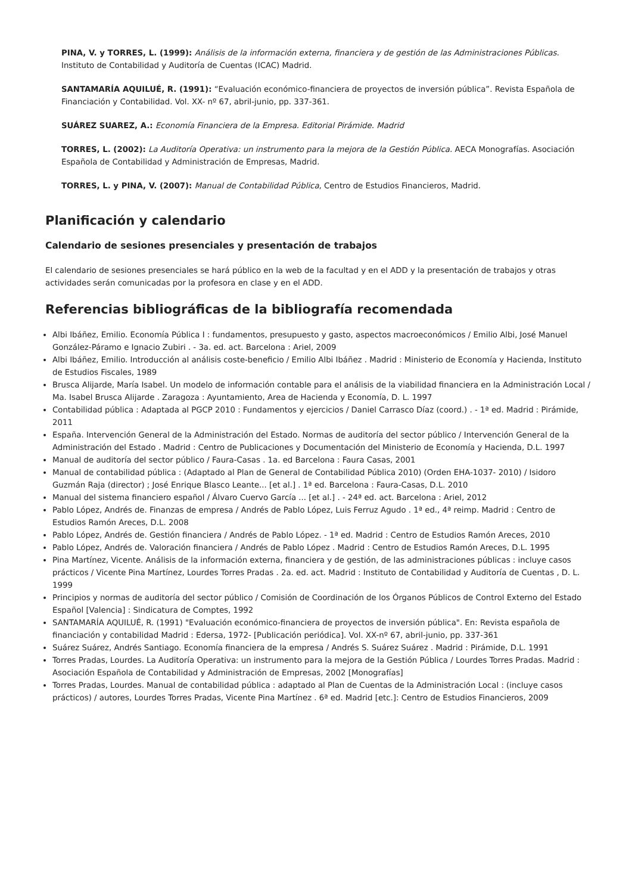PINA, V. y TORRES, L. (1999): Análisis de la información externa, financiera y de gestión de las Administraciones Públicas. Instituto de Contabilidad y Auditoría de Cuentas (ICAC) Madrid.
SANTAMARÍA AQUILUÉ, R. (1991): “Evaluación económico-financiera de proyectos de inversión pública”. Revista Española de Financiación y Contabilidad. Vol. XX- nº 67, abril-junio, pp. 337-361.
SUÁREZ SUAREZ, A.: Economía Financiera de la Empresa. Editorial Pirámide. Madrid
TORRES, L. (2002): La Auditoría Operativa: un instrumento para la mejora de la Gestión Pública. AECA Monografías. Asociación Española de Contabilidad y Administración de Empresas, Madrid.
TORRES, L. y PINA, V. (2007): Manual de Contabilidad Pública, Centro de Estudios Financieros, Madrid.
Planificación y calendario
Calendario de sesiones presenciales y presentación de trabajos
El calendario de sesiones presenciales se hará público en la web de la facultad y en el ADD y la presentación de trabajos y otras actividades serán comunicadas por la profesora en clase y en el ADD.
Referencias bibliográficas de la bibliografía recomendada
Albi Ibáñez, Emilio. Economía Pública I : fundamentos, presupuesto y gasto, aspectos macroeconómicos / Emilio Albi, José Manuel González-Páramo e Ignacio Zubiri . - 3a. ed. act. Barcelona : Ariel, 2009
Albi Ibáñez, Emilio. Introducción al análisis coste-beneficio / Emilio Albi Ibáñez . Madrid : Ministerio de Economía y Hacienda, Instituto de Estudios Fiscales, 1989
Brusca Alijarde, María Isabel. Un modelo de información contable para el análisis de la viabilidad financiera en la Administración Local / Ma. Isabel Brusca Alijarde . Zaragoza : Ayuntamiento, Area de Hacienda y Economía, D. L. 1997
Contabilidad pública : Adaptada al PGCP 2010 : Fundamentos y ejercicios / Daniel Carrasco Díaz (coord.) . - 1ª ed. Madrid : Pirámide, 2011
España. Intervención General de la Administración del Estado. Normas de auditoría del sector público / Intervención General de la Administración del Estado . Madrid : Centro de Publicaciones y Documentación del Ministerio de Economía y Hacienda, D.L. 1997
Manual de auditoría del sector público / Faura-Casas . 1a. ed Barcelona : Faura Casas, 2001
Manual de contabilidad pública : (Adaptado al Plan de General de Contabilidad Pública 2010) (Orden EHA-1037- 2010) / Isidoro Guzmán Raja (director) ; José Enrique Blasco Leante... [et al.] . 1ª ed. Barcelona : Faura-Casas, D.L. 2010
Manual del sistema financiero español / Álvaro Cuervo García ... [et al.] . - 24ª ed. act. Barcelona : Ariel, 2012
Pablo López, Andrés de. Finanzas de empresa / Andrés de Pablo López, Luis Ferruz Agudo . 1ª ed., 4ª reimp. Madrid : Centro de Estudios Ramón Areces, D.L. 2008
Pablo López, Andrés de. Gestión financiera / Andrés de Pablo López. - 1ª ed. Madrid : Centro de Estudios Ramón Areces, 2010
Pablo López, Andrés de. Valoración financiera / Andrés de Pablo López . Madrid : Centro de Estudios Ramón Areces, D.L. 1995
Pina Martínez, Vicente. Análisis de la información externa, financiera y de gestión, de las administraciones públicas : incluye casos prácticos / Vicente Pina Martínez, Lourdes Torres Pradas . 2a. ed. act. Madrid : Instituto de Contabilidad y Auditoría de Cuentas , D. L. 1999
Principios y normas de auditoría del sector público / Comisión de Coordinación de los Órganos Públicos de Control Externo del Estado Español [Valencia] : Sindicatura de Comptes, 1992
SANTAMARÍA AQUILUÉ, R. (1991) "Evaluación económico-financiera de proyectos de inversión pública". En: Revista española de financiación y contabilidad Madrid : Edersa, 1972- [Publicación periódica]. Vol. XX-nº 67, abril-junio, pp. 337-361
Suárez Suárez, Andrés Santiago. Economía financiera de la empresa / Andrés S. Suárez Suárez . Madrid : Pirámide, D.L. 1991
Torres Pradas, Lourdes. La Auditoría Operativa: un instrumento para la mejora de la Gestión Pública / Lourdes Torres Pradas. Madrid : Asociación Española de Contabilidad y Administración de Empresas, 2002 [Monografías]
Torres Pradas, Lourdes. Manual de contabilidad pública : adaptado al Plan de Cuentas de la Administración Local : (incluye casos prácticos) / autores, Lourdes Torres Pradas, Vicente Pina Martínez . 6ª ed. Madrid [etc.]: Centro de Estudios Financieros, 2009